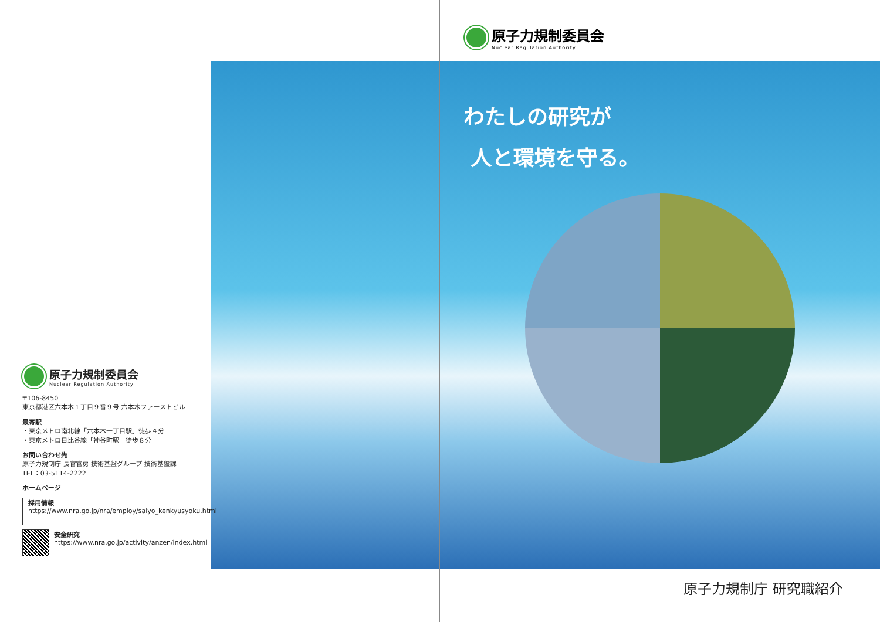原子力規制委員会
Nuclear Regulation Authority
〒106-8450
東京都港区六本木１丁目９番９号 六本木ファーストビル
最寄駅
・東京メトロ南北線「六本木一丁目駅」徒歩４分
・東京メトロ日比谷線「神谷町駅」徒歩８分
お問い合わせ先
原子力規制庁 長官官房 技術基盤グループ 技術基盤課
TEL：03-5114-2222
ホームページ
採用情報
https://www.nra.go.jp/nra/employ/saiyo_kenkyusyoku.html
安全研究
https://www.nra.go.jp/activity/anzen/index.html
原子力規制委員会
Nuclear Regulation Authority
わたしの研究が
人と環境を守る。
原子力規制庁 研究職紹介